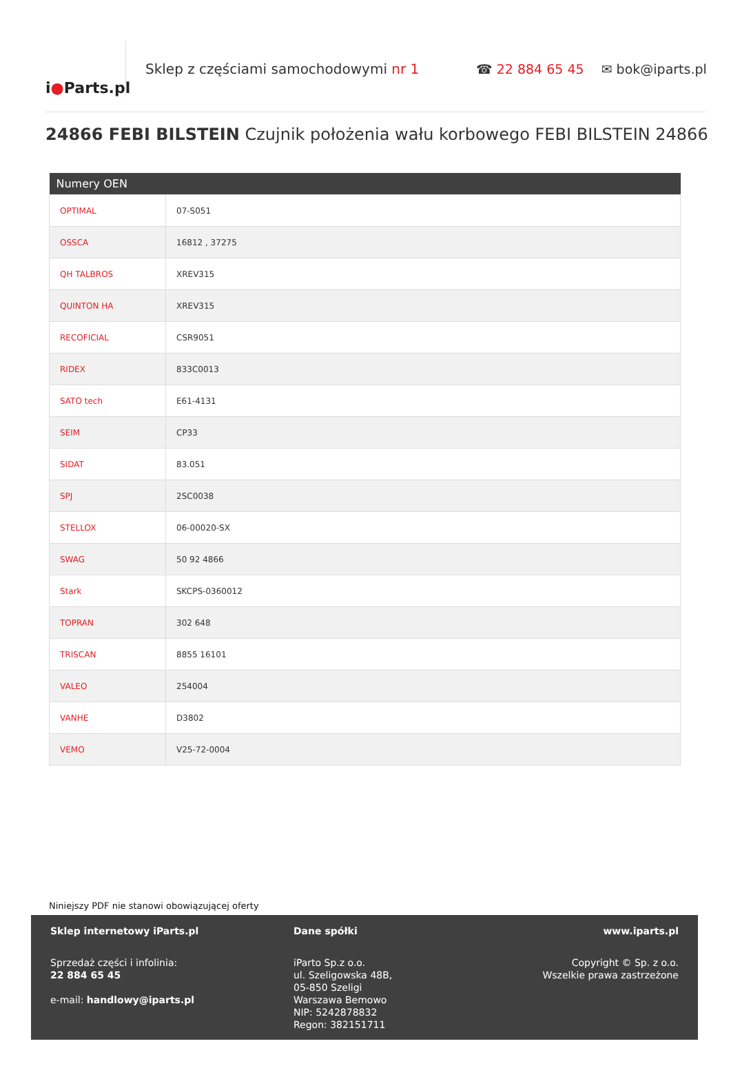i ● Parts.pl
Sklep z częściami samochodowymi nr 1 ☎ 22 884 65 45 ✉ bok@iparts.pl
24866 FEBI BILSTEIN Czujnik położenia wału korbowego FEBI BILSTEIN 24866
| Numery OEN | |
| --- | --- |
| OPTIMAL | 07-S051 |
| OSSCA | 16812 , 37275 |
| QH TALBROS | XREV315 |
| QUINTON HA | XREV315 |
| RECOFICIAL | CSR9051 |
| RIDEX | 833C0013 |
| SATO tech | E61-4131 |
| SEIM | CP33 |
| SIDAT | 83.051 |
| SPJ | 2SC0038 |
| STELLOX | 06-00020-SX |
| SWAG | 50 92 4866 |
| Stark | SKCPS-0360012 |
| TOPRAN | 302 648 |
| TRISCAN | 8855 16101 |
| VALEO | 254004 |
| VANHE | D3802 |
| VEMO | V25-72-0004 |
Niniejszy PDF nie stanowi obowiązującej oferty
Sklep internetowy iParts.pl
Sprzedaż części i infolinia:
22 884 65 45
e-mail: handlowy@iparts.pl
Dane spółki
iParto Sp.z o.o.
ul. Szeligowska 48B,
05-850 Szeligi
Warszawa Bemowo
NIP: 5242878832
Regon: 382151711
www.iparts.pl
Copyright © Sp. z o.o.
Wszelkie prawa zastrzeżone